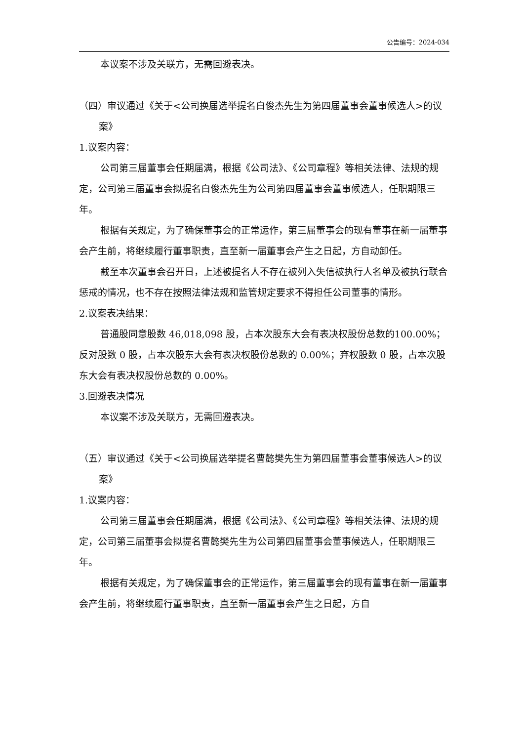公告编号：2024-034
本议案不涉及关联方，无需回避表决。
（四）审议通过《关于<公司换届选举提名白俊杰先生为第四届董事会董事候选人>的议案》
1.议案内容：
公司第三届董事会任期届满，根据《公司法》、《公司章程》等相关法律、法规的规定，公司第三届董事会拟提名白俊杰先生为公司第四届董事会董事候选人，任职期限三年。
根据有关规定，为了确保董事会的正常运作，第三届董事会的现有董事在新一届董事会产生前，将继续履行董事职责，直至新一届董事会产生之日起，方自动卸任。
截至本次董事会召开日，上述被提名人不存在被列入失信被执行人名单及被执行联合惩戒的情况，也不存在按照法律法规和监管规定要求不得担任公司董事的情形。
2.议案表决结果：
普通股同意股数 46,018,098 股，占本次股东大会有表决权股份总数的100.00%；反对股数 0 股，占本次股东大会有表决权股份总数的 0.00%；弃权股数 0 股，占本次股东大会有表决权股份总数的 0.00%。
3.回避表决情况
本议案不涉及关联方，无需回避表决。
（五）审议通过《关于<公司换届选举提名曹懿樊先生为第四届董事会董事候选人>的议案》
1.议案内容：
公司第三届董事会任期届满，根据《公司法》、《公司章程》等相关法律、法规的规定，公司第三届董事会拟提名曹懿樊先生为公司第四届董事会董事候选人，任职期限三年。
根据有关规定，为了确保董事会的正常运作，第三届董事会的现有董事在新一届董事会产生前，将继续履行董事职责，直至新一届董事会产生之日起，方自